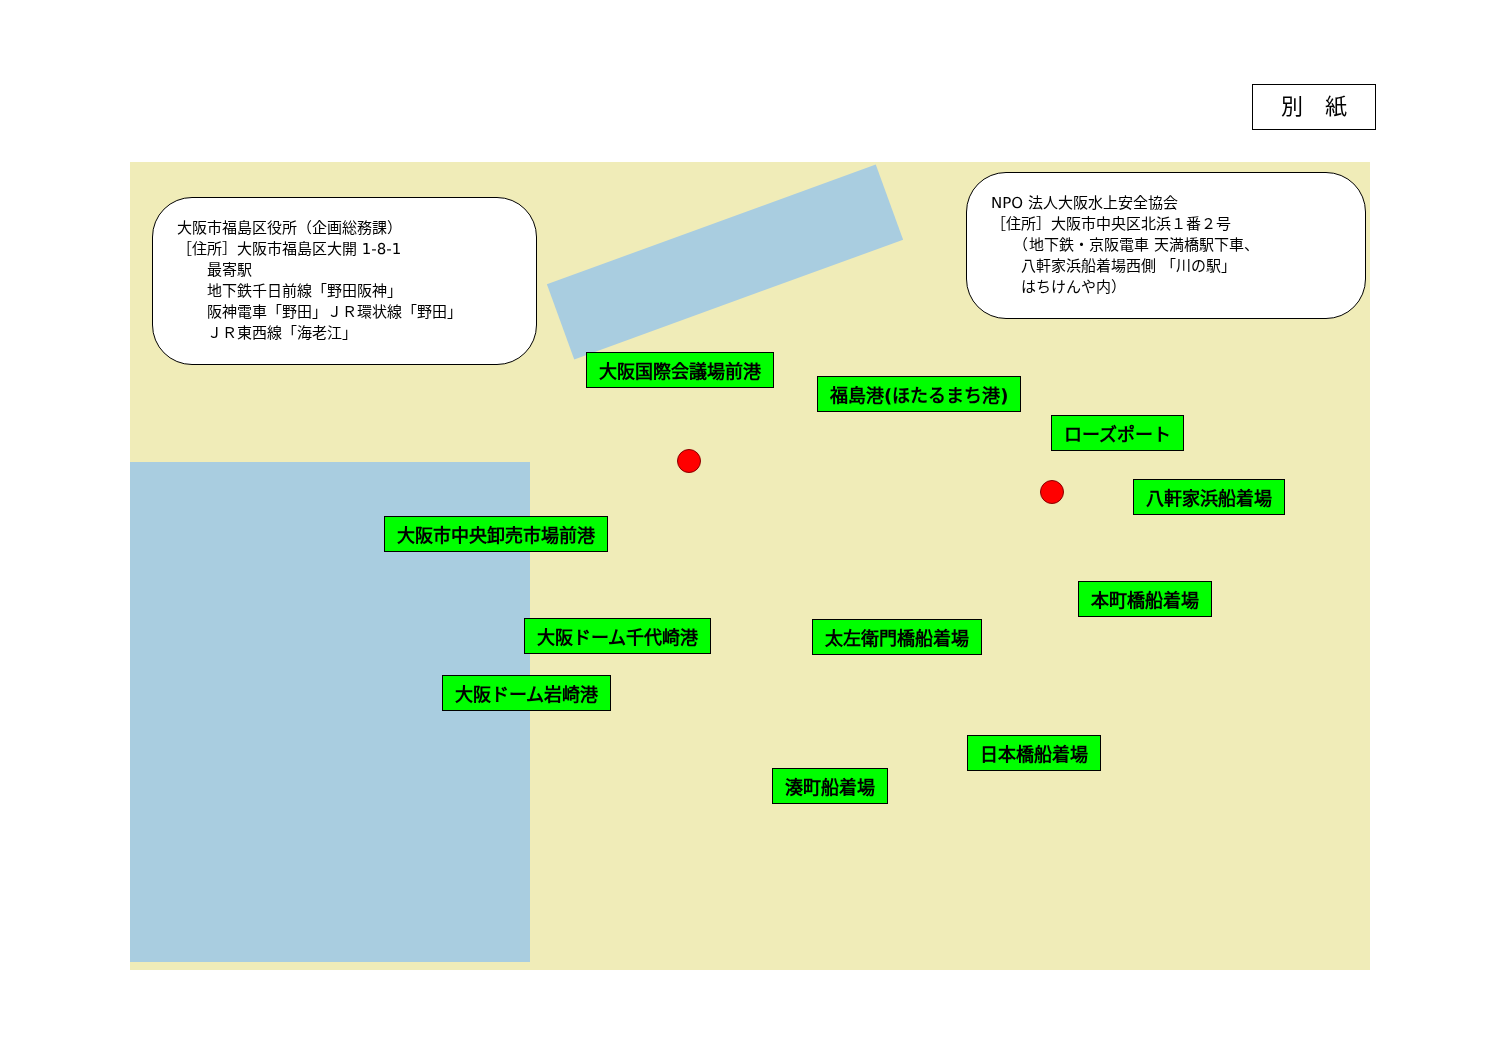別　紙
大阪市福島区役所（企画総務課）
［住所］大阪市福島区大開 1-8-1
　　最寄駅
　　地下鉄千日前線「野田阪神」
　　阪神電車「野田」ＪＲ環状線「野田」
　　ＪＲ東西線「海老江」
NPO 法人大阪水上安全協会
［住所］大阪市中央区北浜１番２号
　　（地下鉄・京阪電車 天満橋駅下車、
　　八軒家浜船着場西側 「川の駅」
　　はちけんや内）
大阪国際会議場前港
福島港(ほたるまち港)
ローズポート
八軒家浜船着場
大阪市中央卸売市場前港
本町橋船着場
大阪ドーム千代崎港 太左衛門橋船着場
大阪ドーム岩崎港
日本橋船着場
湊町船着場